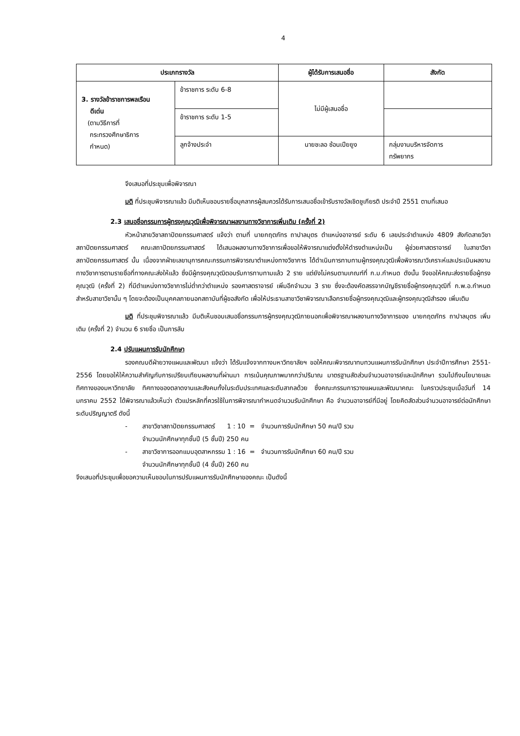4
| ประเภทรางวัล | | ผู้ได้รับการเสนอชื่อ | สังกัด |
| --- | --- | --- | --- |
| 3. รางวัลข้าราชการพลเรือน ดีเด่น (ตามวิธีการที่ กระทรวงศึกษาธิการ กำหนด) | ข้าราชการ ระดับ 6-8 | ไม่มีผู้เสนอชื่อ | |
| | ข้าราชการ ระดับ 1-5 | | |
| | ลูกจ้างประจำ | นายชะลอ ซ้อนเปียยูง | กลุ่มงานบริหารจัดการ ทรัพยากร |
จึงเสนอที่ประชุมเพื่อพิจารณา
มติ ที่ประชุมพิจารณาแล้ว มีมติเห็นชอบรายชื่อบุคลากรผู้สมควรได้รับการเสนอชื่อเข้ารับรางวัลเชิดชูเกียรติ ประจำปี 2551 ตามที่เสนอ
2.3 เสนอชื่อกรรมการผู้ทรงคุณวุฒิเพื่อพิจารณาผลงานทางวิชาการเพิ่มเติม (ครั้งที่ 2)
หัวหน้าสายวิชาสถาปัตยกรรมศาสตร์ แจ้งว่า ตามที่ นายกฤตภัทร ถาปาลบุตร ตำแหน่งอาจารย์ ระดับ 6 เลขประจำตำแหน่ง 4809 สังกัดสายวิชาสถาปัตยกรรมศาสตร์ คณะสถาปัตยกรรมศาสตร์ ได้เสนอผลงานทางวิชาการเพื่อขอให้พิจารณาแต่งตั้งให้ดำรงตำแหน่งเป็น ผู้ช่วยศาสตราจารย์ ในสาขาวิชาสถาปัตยกรรมศาสตร์ นั้น เนื่องจากฝ่ายเลขานุการคณะกรรมการพิจารณาตำแหน่งทางวิชาการ ได้ดำเนินการทาบทามผู้ทรงคุณวุฒิเพื่อพิจารณาวิเคราะห์และประเมินผลงานทางวิชาการตามรายชื่อที่ทางคณะส่งให้แล้ว ซึ่งมีผู้ทรงคุณวุฒิตอบรับการทาบทามแล้ว 2 ราย แต่ยังไม่ครบตามเกณฑ์ที่ ก.ม.กำหนด ดังนั้น จึงขอให้คณะส่งรายชื่อผู้ทรงคุณวุฒิ (ครั้งที่ 2) ที่มีตำแหน่งทางวิชาการไม่ต่ำกว่าตำแหน่ง รองศาสตราจารย์ เพิ่มอีกจำนวน 3 ราย ซึ่งจะต้องคัดสรรจากบัญชีรายชื่อผู้ทรงคุณวุฒิที่ ก.พ.อ.กำหนดสำหรับสาขาวิชานั้น ๆ โดยจะต้องเป็นบุคคลภายนอกสถาบันที่ผู้ขอสังกัด เพื่อให้ประธานสาขาวิชาพิจารณาเลือกรายชื่อผู้ทรงคุณวุฒิและผู้ทรงคุณวุฒิสำรอง เพิ่มเติม
มติ ที่ประชุมพิจารณาแล้ว มีมติเห็นชอบเสนอชื่อกรรมการผู้ทรงคุณวุฒิภายนอกเพื่อพิจารณาผลงานทางวิชาการของ นายกฤตภัทร ถาปาลบุตร เพิ่มเติม (ครั้งที่ 2) จำนวน 6 รายชื่อ เป็นการลับ
2.4 ปรับแผนการรับนักศึกษา
รองคณบดีฝ่ายวางแผนและพัฒนา แจ้งว่า ได้รับแจ้งจากทางมหาวิทยาลัยฯ ขอให้คณะพิจารณาทบทวนแผนการรับนักศึกษา ประจำปีการศึกษา 2551-2556 โดยขอให้ให้ความสำคัญกับการเปรียบเทียบผลงานที่ผ่านมา การเน้นคุณภาพมากกว่าปริมาณ มาตรฐานสัดส่วนจำนวนอาจารย์และนักศึกษา รวมไปถึงนโยบายและทิศทางของมหาวิทยาลัย ทิศทางของตลาดงานและสังคมทั้งในระดับประเทศและระดับสากลด้วย ซึ่งคณะกรรมการวางแผนและพัฒนาคณะ ในคราวประชุมเมื่อวันที่ 14 มกราคม 2552 ได้พิจารณาแล้วเห็นว่า ตัวแปรหลักที่ควรใช้ในการพิจารณากำหนดจำนวนรับนักศึกษา คือ จำนวนอาจารย์ที่มีอยู่ โดยคิดสัดส่วนจำนวนอาจารย์ต่อนักศึกษาระดับปริญญาตรี ดังนี้
- สาขาวิชาสถาปัตยกรรมศาสตร์ 1 : 10 = จำนวนการรับนักศึกษา 50 คน/ปี รวม
จำนวนนักศึกษาทุกชั้นปี (5 ชั้นปี) 250 คน
- สาขาวิชาการออกแบบอุตสาหกรรม 1 : 16 = จำนวนการรับนักศึกษา 60 คน/ปี รวม
จำนวนนักศึกษาทุกชั้นปี (4 ชั้นปี) 260 คน
จึงเสนอที่ประชุมเพื่อขอความเห็นชอบในการปรับแผนการรับนักศึกษาของคณะ เป็นดังนี้